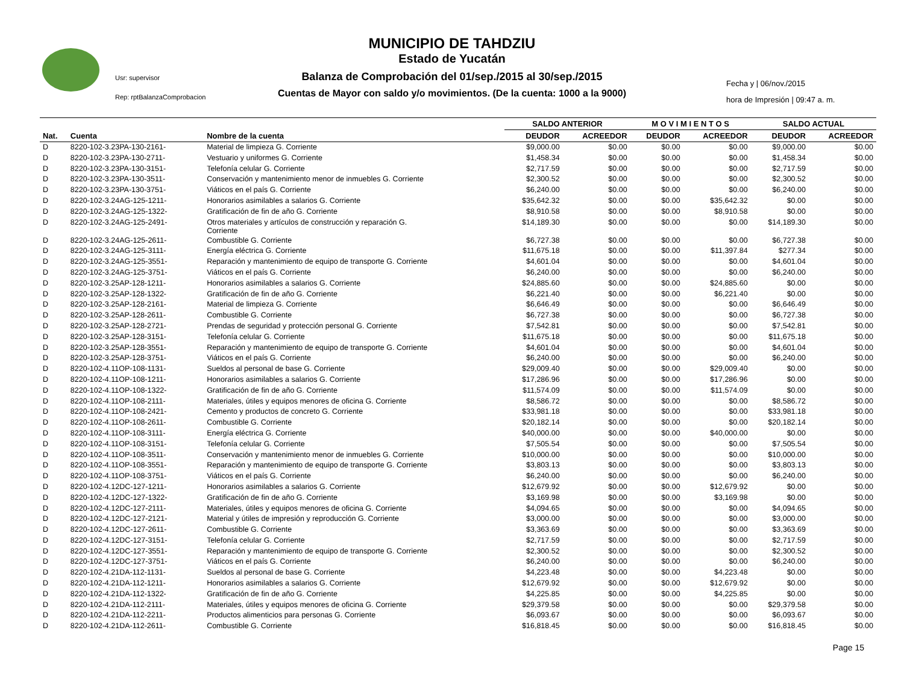Usr: supervisor
Rep: rptBalanzaComprobacion
Fecha y | 06/nov./2015
hora de Impresión | 09:47 a. m.
MUNICIPIO DE TAHDZIU
Estado de Yucatán
Balanza de Comprobación del 01/sep./2015 al 30/sep./2015
Cuentas de Mayor con saldo y/o movimientos. (De la cuenta: 1000 a la 9000)
| | | | SALDO ANTERIOR | | M O V I M I E N T O S | | SALDO ACTUAL | |
| --- | --- | --- | --- | --- | --- | --- | --- | --- |
| Nat. | Cuenta | Nombre de la cuenta | DEUDOR | ACREEDOR | DEUDOR | ACREEDOR | DEUDOR | ACREEDOR |
| D | 8220-102-3.23PA-130-2161- | Material de limpieza G. Corriente | $9,000.00 | $0.00 | $0.00 | $0.00 | $9,000.00 | $0.00 |
| D | 8220-102-3.23PA-130-2711- | Vestuario y uniformes G. Corriente | $1,458.34 | $0.00 | $0.00 | $0.00 | $1,458.34 | $0.00 |
| D | 8220-102-3.23PA-130-3151- | Telefonía celular G. Corriente | $2,717.59 | $0.00 | $0.00 | $0.00 | $2,717.59 | $0.00 |
| D | 8220-102-3.23PA-130-3511- | Conservación y mantenimiento menor de inmuebles G. Corriente | $2,300.52 | $0.00 | $0.00 | $0.00 | $2,300.52 | $0.00 |
| D | 8220-102-3.23PA-130-3751- | Viáticos en el país G. Corriente | $6,240.00 | $0.00 | $0.00 | $0.00 | $6,240.00 | $0.00 |
| D | 8220-102-3.24AG-125-1211- | Honorarios asimilables a salarios G. Corriente | $35,642.32 | $0.00 | $0.00 | $35,642.32 | $0.00 | $0.00 |
| D | 8220-102-3.24AG-125-1322- | Gratificación de fin de año G. Corriente | $8,910.58 | $0.00 | $0.00 | $8,910.58 | $0.00 | $0.00 |
| D | 8220-102-3.24AG-125-2491- | Otros materiales y artículos de construcción y reparación G. Corriente | $14,189.30 | $0.00 | $0.00 | $0.00 | $14,189.30 | $0.00 |
| D | 8220-102-3.24AG-125-2611- | Combustible G. Corriente | $6,727.38 | $0.00 | $0.00 | $0.00 | $6,727.38 | $0.00 |
| D | 8220-102-3.24AG-125-3111- | Energía eléctrica G. Corriente | $11,675.18 | $0.00 | $0.00 | $11,397.84 | $277.34 | $0.00 |
| D | 8220-102-3.24AG-125-3551- | Reparación y mantenimiento de equipo de transporte G. Corriente | $4,601.04 | $0.00 | $0.00 | $0.00 | $4,601.04 | $0.00 |
| D | 8220-102-3.24AG-125-3751- | Viáticos en el país G. Corriente | $6,240.00 | $0.00 | $0.00 | $0.00 | $6,240.00 | $0.00 |
| D | 8220-102-3.25AP-128-1211- | Honorarios asimilables a salarios G. Corriente | $24,885.60 | $0.00 | $0.00 | $24,885.60 | $0.00 | $0.00 |
| D | 8220-102-3.25AP-128-1322- | Gratificación de fin de año G. Corriente | $6,221.40 | $0.00 | $0.00 | $6,221.40 | $0.00 | $0.00 |
| D | 8220-102-3.25AP-128-2161- | Material de limpieza G. Corriente | $6,646.49 | $0.00 | $0.00 | $0.00 | $6,646.49 | $0.00 |
| D | 8220-102-3.25AP-128-2611- | Combustible G. Corriente | $6,727.38 | $0.00 | $0.00 | $0.00 | $6,727.38 | $0.00 |
| D | 8220-102-3.25AP-128-2721- | Prendas de seguridad y protección personal G. Corriente | $7,542.81 | $0.00 | $0.00 | $0.00 | $7,542.81 | $0.00 |
| D | 8220-102-3.25AP-128-3151- | Telefonía celular G. Corriente | $11,675.18 | $0.00 | $0.00 | $0.00 | $11,675.18 | $0.00 |
| D | 8220-102-3.25AP-128-3551- | Reparación y mantenimiento de equipo de transporte G. Corriente | $4,601.04 | $0.00 | $0.00 | $0.00 | $4,601.04 | $0.00 |
| D | 8220-102-3.25AP-128-3751- | Viáticos en el país G. Corriente | $6,240.00 | $0.00 | $0.00 | $0.00 | $6,240.00 | $0.00 |
| D | 8220-102-4.11OP-108-1131- | Sueldos al personal de base G. Corriente | $29,009.40 | $0.00 | $0.00 | $29,009.40 | $0.00 | $0.00 |
| D | 8220-102-4.11OP-108-1211- | Honorarios asimilables a salarios G. Corriente | $17,286.96 | $0.00 | $0.00 | $17,286.96 | $0.00 | $0.00 |
| D | 8220-102-4.11OP-108-1322- | Gratificación de fin de año G. Corriente | $11,574.09 | $0.00 | $0.00 | $11,574.09 | $0.00 | $0.00 |
| D | 8220-102-4.11OP-108-2111- | Materiales, útiles y equipos menores de oficina G. Corriente | $8,586.72 | $0.00 | $0.00 | $0.00 | $8,586.72 | $0.00 |
| D | 8220-102-4.11OP-108-2421- | Cemento y productos de concreto G. Corriente | $33,981.18 | $0.00 | $0.00 | $0.00 | $33,981.18 | $0.00 |
| D | 8220-102-4.11OP-108-2611- | Combustible G. Corriente | $20,182.14 | $0.00 | $0.00 | $0.00 | $20,182.14 | $0.00 |
| D | 8220-102-4.11OP-108-3111- | Energía eléctrica G. Corriente | $40,000.00 | $0.00 | $0.00 | $40,000.00 | $0.00 | $0.00 |
| D | 8220-102-4.11OP-108-3151- | Telefonía celular G. Corriente | $7,505.54 | $0.00 | $0.00 | $0.00 | $7,505.54 | $0.00 |
| D | 8220-102-4.11OP-108-3511- | Conservación y mantenimiento menor de inmuebles G. Corriente | $10,000.00 | $0.00 | $0.00 | $0.00 | $10,000.00 | $0.00 |
| D | 8220-102-4.11OP-108-3551- | Reparación y mantenimiento de equipo de transporte G. Corriente | $3,803.13 | $0.00 | $0.00 | $0.00 | $3,803.13 | $0.00 |
| D | 8220-102-4.11OP-108-3751- | Viáticos en el país G. Corriente | $6,240.00 | $0.00 | $0.00 | $0.00 | $6,240.00 | $0.00 |
| D | 8220-102-4.12DC-127-1211- | Honorarios asimilables a salarios G. Corriente | $12,679.92 | $0.00 | $0.00 | $12,679.92 | $0.00 | $0.00 |
| D | 8220-102-4.12DC-127-1322- | Gratificación de fin de año G. Corriente | $3,169.98 | $0.00 | $0.00 | $3,169.98 | $0.00 | $0.00 |
| D | 8220-102-4.12DC-127-2111- | Materiales, útiles y equipos menores de oficina G. Corriente | $4,094.65 | $0.00 | $0.00 | $0.00 | $4,094.65 | $0.00 |
| D | 8220-102-4.12DC-127-2121- | Material y útiles de impresión y reproducción G. Corriente | $3,000.00 | $0.00 | $0.00 | $0.00 | $3,000.00 | $0.00 |
| D | 8220-102-4.12DC-127-2611- | Combustible G. Corriente | $3,363.69 | $0.00 | $0.00 | $0.00 | $3,363.69 | $0.00 |
| D | 8220-102-4.12DC-127-3151- | Telefonía celular G. Corriente | $2,717.59 | $0.00 | $0.00 | $0.00 | $2,717.59 | $0.00 |
| D | 8220-102-4.12DC-127-3551- | Reparación y mantenimiento de equipo de transporte G. Corriente | $2,300.52 | $0.00 | $0.00 | $0.00 | $2,300.52 | $0.00 |
| D | 8220-102-4.12DC-127-3751- | Viáticos en el país G. Corriente | $6,240.00 | $0.00 | $0.00 | $0.00 | $6,240.00 | $0.00 |
| D | 8220-102-4.21DA-112-1131- | Sueldos al personal de base G. Corriente | $4,223.48 | $0.00 | $0.00 | $4,223.48 | $0.00 | $0.00 |
| D | 8220-102-4.21DA-112-1211- | Honorarios asimilables a salarios G. Corriente | $12,679.92 | $0.00 | $0.00 | $12,679.92 | $0.00 | $0.00 |
| D | 8220-102-4.21DA-112-1322- | Gratificación de fin de año G. Corriente | $4,225.85 | $0.00 | $0.00 | $4,225.85 | $0.00 | $0.00 |
| D | 8220-102-4.21DA-112-2111- | Materiales, útiles y equipos menores de oficina G. Corriente | $29,379.58 | $0.00 | $0.00 | $0.00 | $29,379.58 | $0.00 |
| D | 8220-102-4.21DA-112-2211- | Productos alimenticios para personas G. Corriente | $6,093.67 | $0.00 | $0.00 | $0.00 | $6,093.67 | $0.00 |
| D | 8220-102-4.21DA-112-2611- | Combustible G. Corriente | $16,818.45 | $0.00 | $0.00 | $0.00 | $16,818.45 | $0.00 |
Page 15